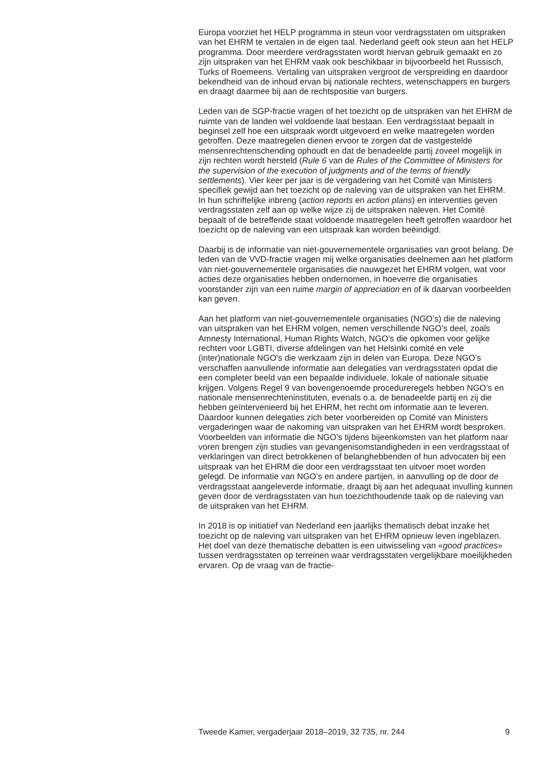Europa voorziet het HELP programma in steun voor verdragsstaten om uitspraken van het EHRM te vertalen in de eigen taal. Nederland geeft ook steun aan het HELP programma. Door meerdere verdragsstaten wordt hiervan gebruik gemaakt en zo zijn uitspraken van het EHRM vaak ook beschikbaar in bijvoorbeeld het Russisch, Turks of Roemeens. Vertaling van uitspraken vergroot de verspreiding en daardoor bekendheid van de inhoud ervan bij nationale rechters, wetenschappers en burgers en draagt daarmee bij aan de rechtspositie van burgers.
Leden van de SGP-fractie vragen of het toezicht op de uitspraken van het EHRM de ruimte van de landen wel voldoende laat bestaan. Een verdragsstaat bepaalt in beginsel zelf hoe een uitspraak wordt uitgevoerd en welke maatregelen worden getroffen. Deze maatregelen dienen ervoor te zorgen dat de vastgestelde mensenrechtenschending ophoudt en dat de benadeelde partij zoveel mogelijk in zijn rechten wordt hersteld (Rule 6 van de Rules of the Committee of Ministers for the supervision of the execution of judgments and of the terms of friendly settlements). Vier keer per jaar is de vergadering van het Comité van Ministers specifiek gewijd aan het toezicht op de naleving van de uitspraken van het EHRM. In hun schriftelijke inbreng (action reports en action plans) en interventies geven verdragsstaten zelf aan op welke wijze zij de uitspraken naleven. Het Comité bepaalt of de betreffende staat voldoende maatregelen heeft getroffen waardoor het toezicht op de naleving van een uitspraak kan worden beëindigd.
Daarbij is de informatie van niet-gouvernementele organisaties van groot belang. De leden van de VVD-fractie vragen mij welke organisaties deelnemen aan het platform van niet-gouvernementele organisaties die nauwgezet het EHRM volgen, wat voor acties deze organisaties hebben ondernomen, in hoeverre die organisaties voorstander zijn van een ruime margin of appreciation en of ik daarvan voorbeelden kan geven.
Aan het platform van niet-gouvernementele organisaties (NGO’s) die de naleving van uitspraken van het EHRM volgen, nemen verschillende NGO’s deel, zoals Amnesty International, Human Rights Watch, NGO’s die opkomen voor gelijke rechten voor LGBTI, diverse afdelingen van het Helsinki comité en vele (inter)nationale NGO’s die werkzaam zijn in delen van Europa. Deze NGO’s verschaffen aanvullende informatie aan delegaties van verdragsstaten opdat die een completer beeld van een bepaalde individuele, lokale of nationale situatie krijgen. Volgens Regel 9 van bovengenoemde procedureregels hebben NGO’s en nationale mensenrechteninstituten, evenals o.a. de benadeelde partij en zij die hebben geïntervenieerd bij het EHRM, het recht om informatie aan te leveren. Daardoor kunnen delegaties zich beter voorbereiden op Comité van Ministers vergaderingen waar de nakoming van uitspraken van het EHRM wordt besproken. Voorbeelden van informatie die NGO’s tijdens bijeenkomsten van het platform naar voren brengen zijn studies van gevangenisomstandigheden in een verdragsstaat of verklaringen van direct betrokkenen of belanghebbenden of hun advocaten bij een uitspraak van het EHRM die door een verdragsstaat ten uitvoer moet worden gelegd. De informatie van NGO’s en andere partijen, in aanvulling op de door de verdragsstaat aangeleverde informatie, draagt bij aan het adequaat invulling kunnen geven door de verdragsstaten van hun toezichthoudende taak op de naleving van de uitspraken van het EHRM.
In 2018 is op initiatief van Nederland een jaarlijks thematisch debat inzake het toezicht op de naleving van uitspraken van het EHRM opnieuw leven ingeblazen. Het doel van deze thematische debatten is een uitwisseling van «good practices» tussen verdragsstaten op terreinen waar verdragsstaten vergelijkbare moeilijkheden ervaren. Op de vraag van de fractie-
Tweede Kamer, vergaderjaar 2018–2019, 32 735, nr. 244 9